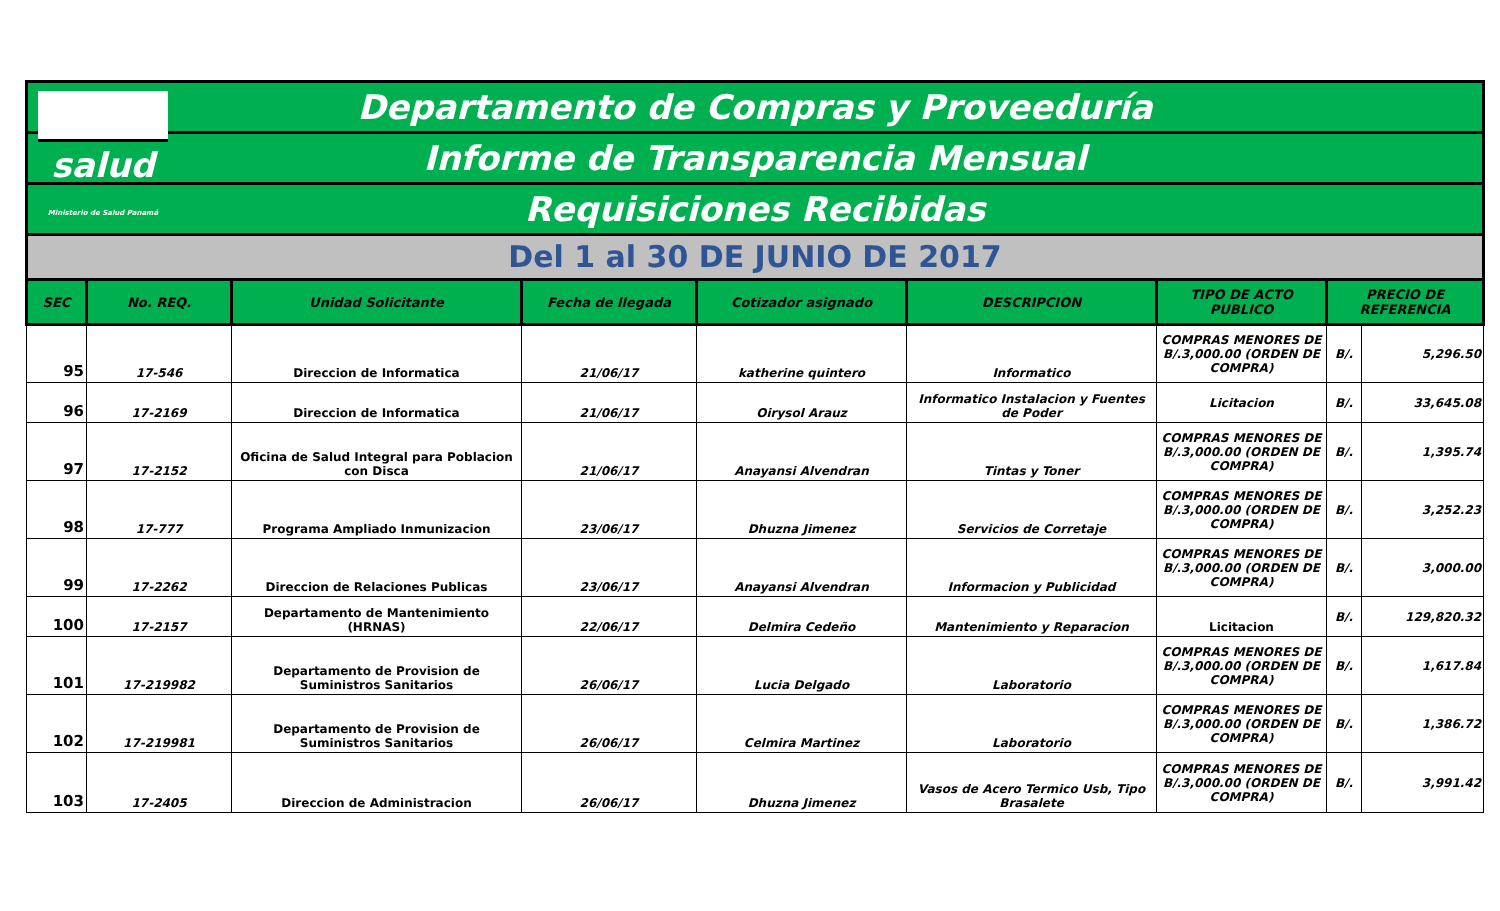salud
Ministerio de Salud Panamá
Departamento de Compras y Proveeduría
Informe de Transparencia Mensual
Requisiciones Recibidas
Del 1 al 30 DE JUNIO DE 2017
| SEC | No. REQ. | Unidad Solicitante | Fecha de llegada | Cotizador asignado | DESCRIPCION | TIPO DE ACTO PUBLICO | PRECIO DE REFERENCIA | |
| --- | --- | --- | --- | --- | --- | --- | --- | --- |
| 95 | 17-546 | Direccion de Informatica | 21/06/17 | katherine quintero | Informatico | COMPRAS MENORES DE B/.3,000.00 (ORDEN DE COMPRA) | B/. | 5,296.50 |
| 96 | 17-2169 | Direccion de Informatica | 21/06/17 | Oirysol Arauz | Informatico Instalacion y Fuentes de Poder | Licitacion | B/. | 33,645.08 |
| 97 | 17-2152 | Oficina de Salud Integral para Poblacion con Disca | 21/06/17 | Anayansi Alvendran | Tintas y Toner | COMPRAS MENORES DE B/.3,000.00 (ORDEN DE COMPRA) | B/. | 1,395.74 |
| 98 | 17-777 | Programa Ampliado Inmunizacion | 23/06/17 | Dhuzna Jimenez | Servicios de Corretaje | COMPRAS MENORES DE B/.3,000.00 (ORDEN DE COMPRA) | B/. | 3,252.23 |
| 99 | 17-2262 | Direccion de Relaciones Publicas | 23/06/17 | Anayansi Alvendran | Informacion y Publicidad | COMPRAS MENORES DE B/.3,000.00 (ORDEN DE COMPRA) | B/. | 3,000.00 |
| 100 | 17-2157 | Departamento de Mantenimiento (HRNAS) | 22/06/17 | Delmira Cedeño | Mantenimiento y Reparacion | Licitacion | B/. | 129,820.32 |
| 101 | 17-219982 | Departamento de Provision de Suministros Sanitarios | 26/06/17 | Lucia Delgado | Laboratorio | COMPRAS MENORES DE B/.3,000.00 (ORDEN DE COMPRA) | B/. | 1,617.84 |
| 102 | 17-219981 | Departamento de Provision de Suministros Sanitarios | 26/06/17 | Celmira Martinez | Laboratorio | COMPRAS MENORES DE B/.3,000.00 (ORDEN DE COMPRA) | B/. | 1,386.72 |
| 103 | 17-2405 | Direccion de Administracion | 26/06/17 | Dhuzna Jimenez | Vasos de Acero Termico Usb, Tipo Brasalete | COMPRAS MENORES DE B/.3,000.00 (ORDEN DE COMPRA) | B/. | 3,991.42 |